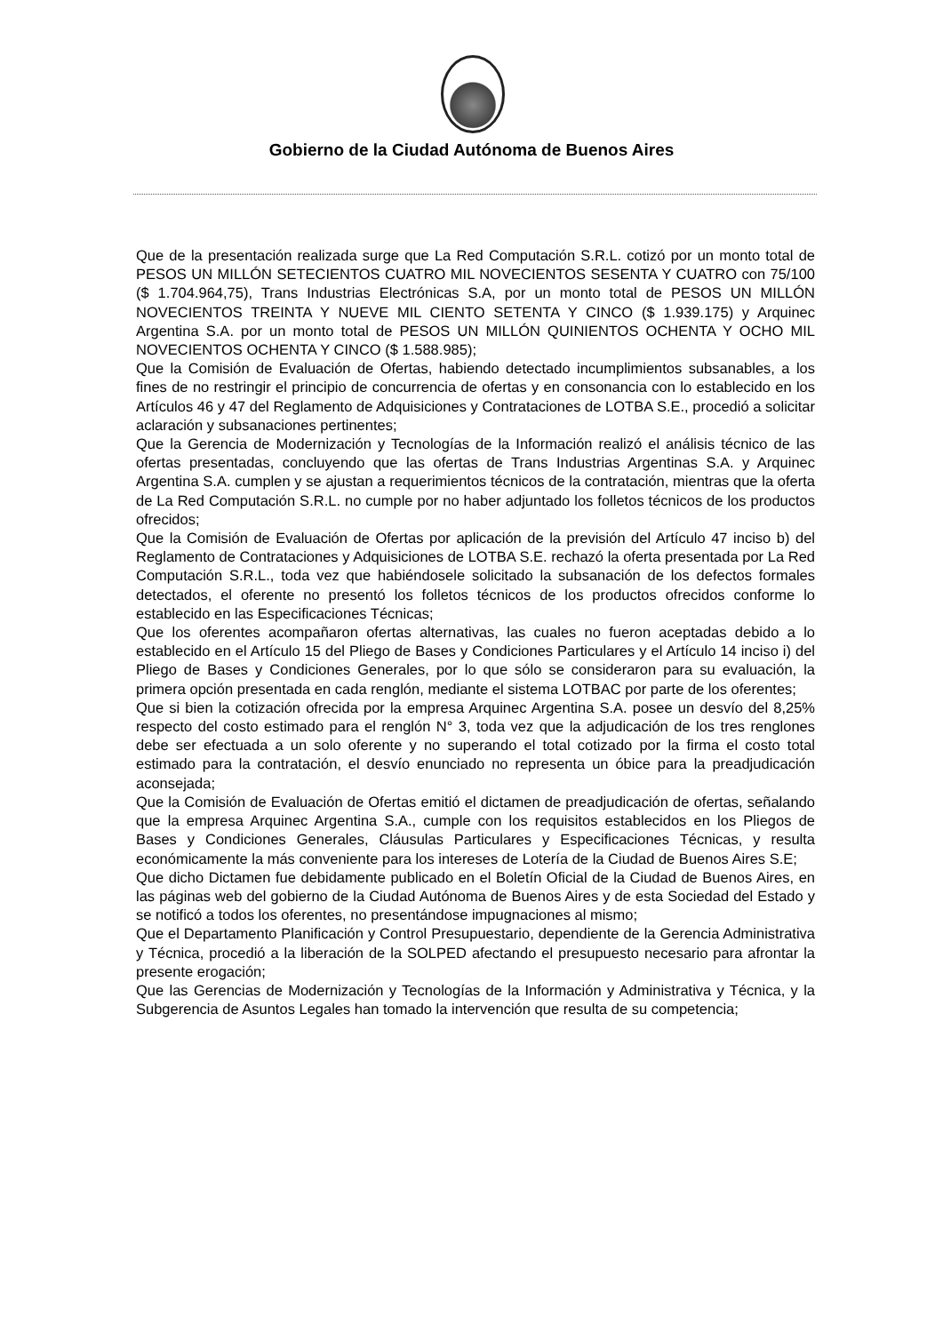Gobierno de la Ciudad Autónoma de Buenos Aires
Que de la presentación realizada surge que La Red Computación S.R.L. cotizó por un monto total de PESOS UN MILLÓN SETECIENTOS CUATRO MIL NOVECIENTOS SESENTA Y CUATRO con 75/100 ($ 1.704.964,75), Trans Industrias Electrónicas S.A, por un monto total de PESOS UN MILLÓN NOVECIENTOS TREINTA Y NUEVE MIL CIENTO SETENTA Y CINCO ($ 1.939.175) y Arquinec Argentina S.A. por un monto total de PESOS UN MILLÓN QUINIENTOS OCHENTA Y OCHO MIL NOVECIENTOS OCHENTA Y CINCO ($ 1.588.985);
Que la Comisión de Evaluación de Ofertas, habiendo detectado incumplimientos subsanables, a los fines de no restringir el principio de concurrencia de ofertas y en consonancia con lo establecido en los Artículos 46 y 47 del Reglamento de Adquisiciones y Contrataciones de LOTBA S.E., procedió a solicitar aclaración y subsanaciones pertinentes;
Que la Gerencia de Modernización y Tecnologías de la Información realizó el análisis técnico de las ofertas presentadas, concluyendo que las ofertas de Trans Industrias Argentinas S.A. y Arquinec Argentina S.A. cumplen y se ajustan a requerimientos técnicos de la contratación, mientras que la oferta de La Red Computación S.R.L. no cumple por no haber adjuntado los folletos técnicos de los productos ofrecidos;
Que la Comisión de Evaluación de Ofertas por aplicación de la previsión del Artículo 47 inciso b) del Reglamento de Contrataciones y Adquisiciones de LOTBA S.E. rechazó la oferta presentada por La Red Computación S.R.L., toda vez que habiéndosele solicitado la subsanación de los defectos formales detectados, el oferente no presentó los folletos técnicos de los productos ofrecidos conforme lo establecido en las Especificaciones Técnicas;
Que los oferentes acompañaron ofertas alternativas, las cuales no fueron aceptadas debido a lo establecido en el Artículo 15 del Pliego de Bases y Condiciones Particulares y el Artículo 14 inciso i) del Pliego de Bases y Condiciones Generales, por lo que sólo se consideraron para su evaluación, la primera opción presentada en cada renglón, mediante el sistema LOTBAC por parte de los oferentes;
Que si bien la cotización ofrecida por la empresa Arquinec Argentina S.A. posee un desvío del 8,25% respecto del costo estimado para el renglón N° 3, toda vez que la adjudicación de los tres renglones debe ser efectuada a un solo oferente y no superando el total cotizado por la firma el costo total estimado para la contratación, el desvío enunciado no representa un óbice para la preadjudicación aconsejada;
Que la Comisión de Evaluación de Ofertas emitió el dictamen de preadjudicación de ofertas, señalando que la empresa Arquinec Argentina S.A., cumple con los requisitos establecidos en los Pliegos de Bases y Condiciones Generales, Cláusulas Particulares y Especificaciones Técnicas, y resulta económicamente la más conveniente para los intereses de Lotería de la Ciudad de Buenos Aires S.E;
Que dicho Dictamen fue debidamente publicado en el Boletín Oficial de la Ciudad de Buenos Aires, en las páginas web del gobierno de la Ciudad Autónoma de Buenos Aires y de esta Sociedad del Estado y se notificó a todos los oferentes, no presentándose impugnaciones al mismo;
Que el Departamento Planificación y Control Presupuestario, dependiente de la Gerencia Administrativa y Técnica, procedió a la liberación de la SOLPED afectando el presupuesto necesario para afrontar la presente erogación;
Que las Gerencias de Modernización y Tecnologías de la Información y Administrativa y Técnica, y la Subgerencia de Asuntos Legales han tomado la intervención que resulta de su competencia;